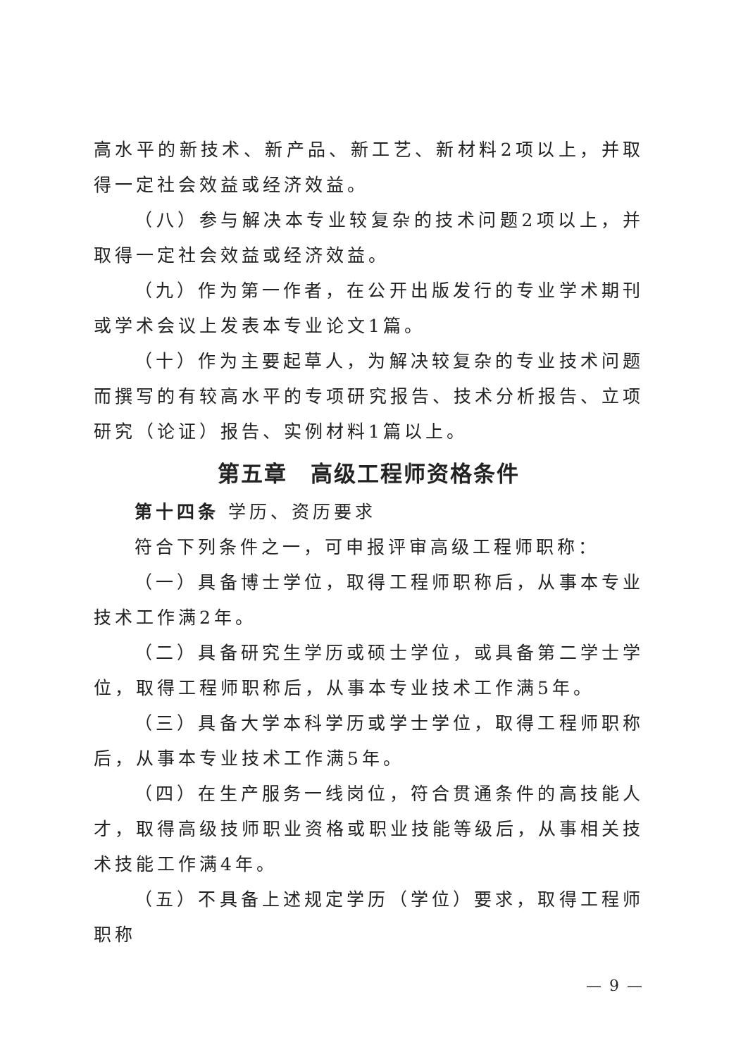高水平的新技术、新产品、新工艺、新材料2项以上，并取得一定社会效益或经济效益。
（八）参与解决本专业较复杂的技术问题2项以上，并取得一定社会效益或经济效益。
（九）作为第一作者，在公开出版发行的专业学术期刊或学术会议上发表本专业论文1篇。
（十）作为主要起草人，为解决较复杂的专业技术问题而撰写的有较高水平的专项研究报告、技术分析报告、立项研究（论证）报告、实例材料1篇以上。
第五章　高级工程师资格条件
第十四条 学历、资历要求
符合下列条件之一，可申报评审高级工程师职称：
（一）具备博士学位，取得工程师职称后，从事本专业技术工作满2年。
（二）具备研究生学历或硕士学位，或具备第二学士学位，取得工程师职称后，从事本专业技术工作满5年。
（三）具备大学本科学历或学士学位，取得工程师职称后，从事本专业技术工作满5年。
（四）在生产服务一线岗位，符合贯通条件的高技能人才，取得高级技师职业资格或职业技能等级后，从事相关技术技能工作满4年。
（五）不具备上述规定学历（学位）要求，取得工程师职称
— 9 —